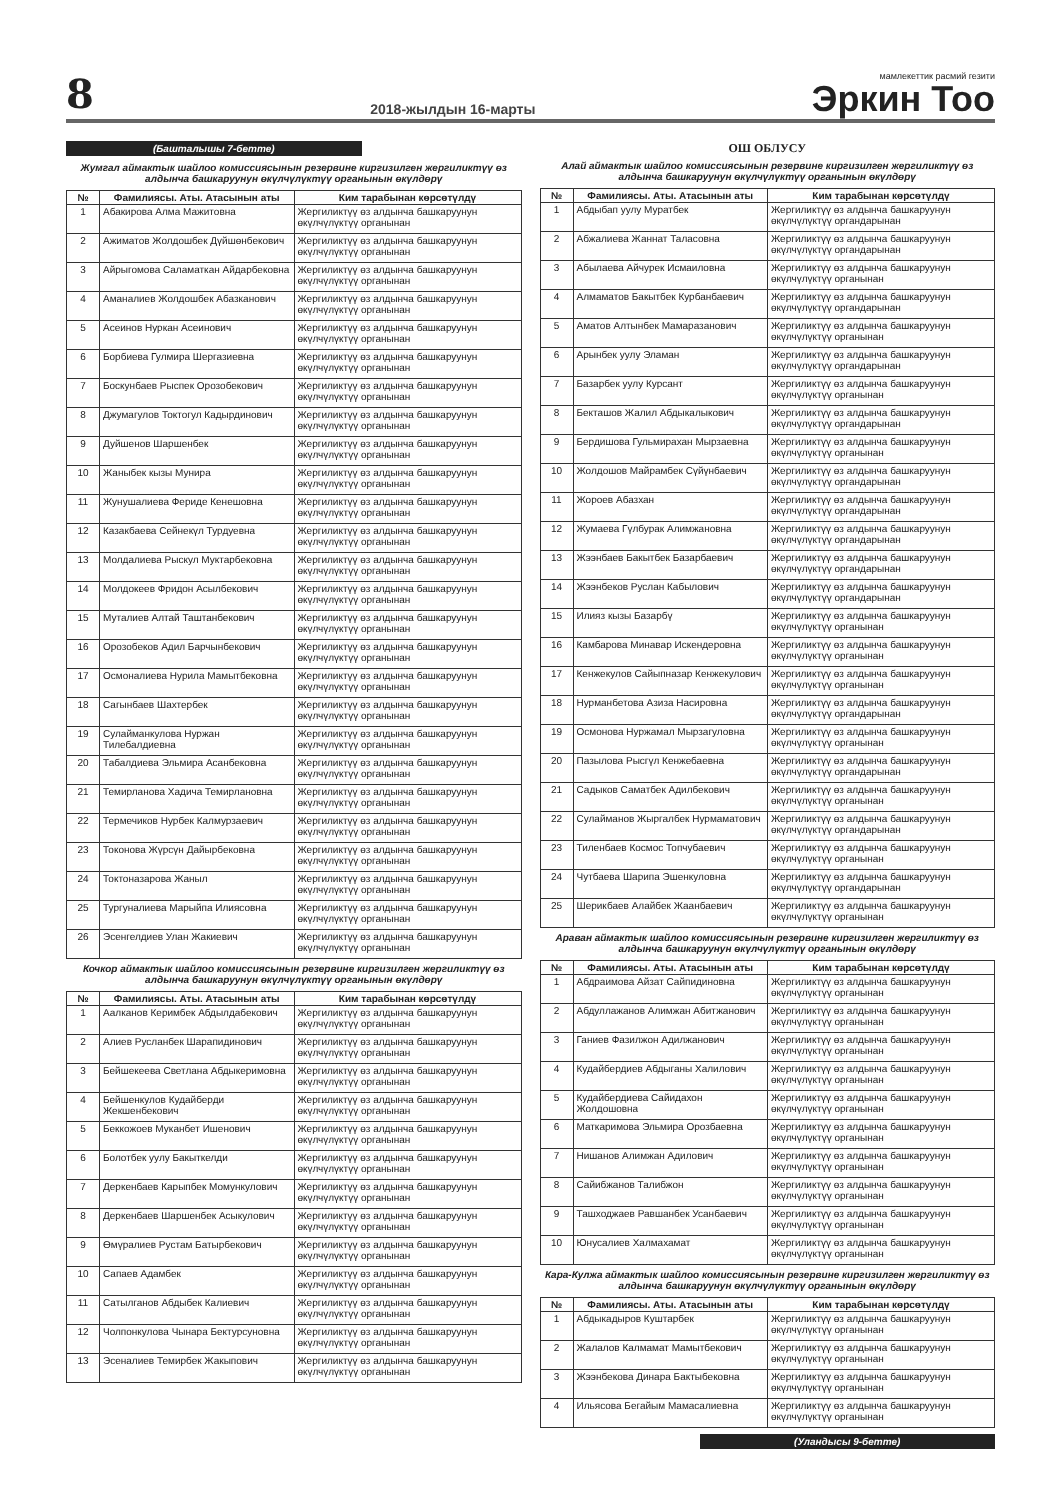8 2018-жылдын 16-марты
мамлекеттик расмий гезити
Эркин Тоо
(Башталышы 7-бетте)
Жумгал аймактык шайлоо комиссиясынын резервине киргизилген жергиликтүү өз алдынча башкаруунун өкүлчүлүктүү органынын өкүлдөрү
| № | Фамилиясы. Аты. Атасынын аты | Ким тарабынан көрсөтүлдү |
| --- | --- | --- |
| 1 | Абакирова Алма Мажитовна | Жергиликтүү өз алдынча башкаруунун өкүлчүлүктүү органынан |
| 2 | Ажиматов Жолдошбек Дүйшөнбекович | Жергиликтүү өз алдынча башкаруунун өкүлчүлүктүү органынан |
| 3 | Айрыгомова Саламаткан Айдарбековна | Жергиликтүү өз алдынча башкаруунун өкүлчүлүктүү органынан |
| 4 | Аманалиев Жолдошбек Абазканович | Жергиликтүү өз алдынча башкаруунун өкүлчүлүктүү органынан |
| 5 | Асеинов Нуркан Асеинович | Жергиликтүү өз алдынча башкаруунун өкүлчүлүктүү органынан |
| 6 | Борбиева Гулмира Шергазиевна | Жергиликтүү өз алдынча башкаруунун өкүлчүлүктүү органынан |
| 7 | Боскунбаев Рыспек Орозобекович | Жергиликтүү өз алдынча башкаруунун өкүлчүлүктүү органынан |
| 8 | Джумагулов Токтогул Кадырдинович | Жергиликтүү өз алдынча башкаруунун өкүлчүлүктүү органынан |
| 9 | Дуйшенов Шаршенбек | Жергиликтүү өз алдынча башкаруунун өкүлчүлүктүү органынан |
| 10 | Жаныбек кызы Мунира | Жергиликтүү өз алдынча башкаруунун өкүлчүлүктүү органынан |
| 11 | Жунушалиева Фериде Кенешовна | Жергиликтүү өз алдынча башкаруунун өкүлчүлүктүү органынан |
| 12 | Казакбаева Сейнекүл Турдуевна | Жергиликтүү өз алдынча башкаруунун өкүлчүлүктүү органынан |
| 13 | Молдалиева Рыскул Муктарбековна | Жергиликтүү өз алдынча башкаруунун өкүлчүлүктүү органынан |
| 14 | Молдокеев Фридон Асылбекович | Жергиликтүү өз алдынча башкаруунун өкүлчүлүктүү органынан |
| 15 | Муталиев Алтай Таштанбекович | Жергиликтүү өз алдынча башкаруунун өкүлчүлүктүү органынан |
| 16 | Орозобеков Адил Барчынбекович | Жергиликтүү өз алдынча башкаруунун өкүлчүлүктүү органынан |
| 17 | Осмоналиева Нурила Мамытбековна | Жергиликтүү өз алдынча башкаруунун өкүлчүлүктүү органынан |
| 18 | Сагынбаев Шахтербек | Жергиликтүү өз алдынча башкаруунун өкүлчүлүктүү органынан |
| 19 | Сулайманкулова Нуржан Тилебалдиевна | Жергиликтүү өз алдынча башкаруунун өкүлчүлүктүү органынан |
| 20 | Табалдиева Эльмира Асанбековна | Жергиликтүү өз алдынча башкаруунун өкүлчүлүктүү органынан |
| 21 | Темирланова Хадича Темирлановна | Жергиликтүү өз алдынча башкаруунун өкүлчүлүктүү органынан |
| 22 | Термечиков Нурбек Калмурзаевич | Жергиликтүү өз алдынча башкаруунун өкүлчүлүктүү органынан |
| 23 | Токонова Жүрсүн Дайырбековна | Жергиликтүү өз алдынча башкаруунун өкүлчүлүктүү органынан |
| 24 | Токтоназарова Жаныл | Жергиликтүү өз алдынча башкаруунун өкүлчүлүктүү органынан |
| 25 | Тургуналиева Марыйпа Илиясовна | Жергиликтүү өз алдынча башкаруунун өкүлчүлүктүү органынан |
| 26 | Эсенгелдиев Улан Жакиевич | Жергиликтүү өз алдынча башкаруунун өкүлчүлүктүү органынан |
Кочкор аймактык шайлоо комиссиясынын резервине киргизилген жергиликтүү өз алдынча башкаруунун өкүлчүлүктүү органынын өкүлдөрү
| № | Фамилиясы. Аты. Атасынын аты | Ким тарабынан көрсөтүлдү |
| --- | --- | --- |
| 1 | Аалканов Керимбек Абдылдабекович | Жергиликтүү өз алдынча башкаруунун өкүлчүлүктүү органынан |
| 2 | Алиев Русланбек Шарапидинович | Жергиликтүү өз алдынча башкаруунун өкүлчүлүктүү органынан |
| 3 | Бейшекеева Светлана Абдыкеримовна | Жергиликтүү өз алдынча башкаруунун өкүлчүлүктүү органынан |
| 4 | Бейшенкулов Кудайберди Жекшенбекович | Жергиликтүү өз алдынча башкаруунун өкүлчүлүктүү органынан |
| 5 | Беккожоев Муканбет Ишенович | Жергиликтүү өз алдынча башкаруунун өкүлчүлүктүү органынан |
| 6 | Болотбек уулу Бакыткелди | Жергиликтүү өз алдынча башкаруунун өкүлчүлүктүү органынан |
| 7 | Деркенбаев Карыпбек Момункулович | Жергиликтүү өз алдынча башкаруунун өкүлчүлүктүү органынан |
| 8 | Деркенбаев Шаршенбек Асыкулович | Жергиликтүү өз алдынча башкаруунун өкүлчүлүктүү органынан |
| 9 | Өмүралиев Рустам Батырбекович | Жергиликтүү өз алдынча башкаруунун өкүлчүлүктүү органынан |
| 10 | Сапаев Адамбек | Жергиликтүү өз алдынча башкаруунун өкүлчүлүктүү органынан |
| 11 | Сатылганов Абдыбек Калиевич | Жергиликтүү өз алдынча башкаруунун өкүлчүлүктүү органынан |
| 12 | Чолпонкулова Чынара Бектурсуновна | Жергиликтүү өз алдынча башкаруунун өкүлчүлүктүү органынан |
| 13 | Эсеналиев Темирбек Жакыпович | Жергиликтүү өз алдынча башкаруунун өкүлчүлүктүү органынан |
ОШ ОБЛУСУ
Алай аймактык шайлоо комиссиясынын резервине киргизилген жергиликтүү өз алдынча башкаруунун өкүлчүлүктүү органынын өкүлдөрү
| № | Фамилиясы. Аты. Атасынын аты | Ким тарабынан көрсөтүлдү |
| --- | --- | --- |
| 1 | Абдыбап уулу Муратбек | Жергиликтүү өз алдынча башкаруунун өкүлчүлүктүү органдарынан |
| 2 | Абжалиева Жаннат Таласовна | Жергиликтүү өз алдынча башкаруунун өкүлчүлүктүү органдарынан |
| 3 | Абылаева Айчурек Исмаиловна | Жергиликтүү өз алдынча башкаруунун өкүлчүлүктүү органынан |
| 4 | Алмаматов Бакытбек Курбанбаевич | Жергиликтүү өз алдынча башкаруунун өкүлчүлүктүү органдарынан |
| 5 | Аматов Алтынбек Мамаразанович | Жергиликтүү өз алдынча башкаруунун өкүлчүлүктүү органынан |
| 6 | Арынбек уулу Эламан | Жергиликтүү өз алдынча башкаруунун өкүлчүлүктүү органдарынан |
| 7 | Базарбек уулу Курсант | Жергиликтүү өз алдынча башкаруунун өкүлчүлүктүү органынан |
| 8 | Бекташов Жалил Абдыкалыкович | Жергиликтүү өз алдынча башкаруунун өкүлчүлүктүү органдарынан |
| 9 | Бердишова Гульмирахан Мырзаевна | Жергиликтүү өз алдынча башкаруунун өкүлчүлүктүү органынан |
| 10 | Жолдошов Майрамбек Сүйүнбаевич | Жергиликтүү өз алдынча башкаруунун өкүлчүлүктүү органдарынан |
| 11 | Жороев Абазхан | Жергиликтүү өз алдынча башкаруунун өкүлчүлүктүү органдарынан |
| 12 | Жумаева Гүлбурак Алимжановна | Жергиликтүү өз алдынча башкаруунун өкүлчүлүктүү органдарынан |
| 13 | Жээнбаев Бакытбек Базарбаевич | Жергиликтүү өз алдынча башкаруунун өкүлчүлүктүү органдарынан |
| 14 | Жээнбеков Руслан Кабылович | Жергиликтүү өз алдынча башкаруунун өкүлчүлүктүү органдарынан |
| 15 | Илияз кызы Базарбү | Жергиликтүү өз алдынча башкаруунун өкүлчүлүктүү органынан |
| 16 | Камбарова Минавар Искендеровна | Жергиликтүү өз алдынча башкаруунун өкүлчүлүктүү органынан |
| 17 | Кенжекулов Сайыпназар Кенжекулович | Жергиликтүү өз алдынча башкаруунун өкүлчүлүктүү органынан |
| 18 | Нурманбетова Азиза Насировна | Жергиликтүү өз алдынча башкаруунун өкүлчүлүктүү органдарынан |
| 19 | Осмонова Нуржамал Мырзагуловна | Жергиликтүү өз алдынча башкаруунун өкүлчүлүктүү органынан |
| 20 | Пазылова Рысгүл Кенжебаевна | Жергиликтүү өз алдынча башкаруунун өкүлчүлүктүү органдарынан |
| 21 | Садыков Саматбек Адилбекович | Жергиликтүү өз алдынча башкаруунун өкүлчүлүктүү органынан |
| 22 | Сулайманов Жыргалбек Нурмаматович | Жергиликтүү өз алдынча башкаруунун өкүлчүлүктүү органдарынан |
| 23 | Тиленбаев Космос Топчубаевич | Жергиликтүү өз алдынча башкаруунун өкүлчүлүктүү органынан |
| 24 | Чутбаева Шарипа Эшенкуловна | Жергиликтүү өз алдынча башкаруунун өкүлчүлүктүү органдарынан |
| 25 | Шерикбаев Алайбек Жаанбаевич | Жергиликтүү өз алдынча башкаруунун өкүлчүлүктүү органынан |
Араван аймактык шайлоо комиссиясынын резервине киргизилген жергиликтүү өз алдынча башкаруунун өкүлчүлүктүү органынын өкүлдөрү
| № | Фамилиясы. Аты. Атасынын аты | Ким тарабынан көрсөтүлдү |
| --- | --- | --- |
| 1 | Абдраимова Айзат Сайпидиновна | Жергиликтүү өз алдынча башкаруунун өкүлчүлүктүү органынан |
| 2 | Абдуллажанов Алимжан Абитжанович | Жергиликтүү өз алдынча башкаруунун өкүлчүлүктүү органынан |
| 3 | Ганиев Фазилжон Адилжанович | Жергиликтүү өз алдынча башкаруунун өкүлчүлүктүү органынан |
| 4 | Кудайбердиев Абдыганы Халилович | Жергиликтүү өз алдынча башкаруунун өкүлчүлүктүү органынан |
| 5 | Кудайбердиева Сайидахон Жолдошовна | Жергиликтүү өз алдынча башкаруунун өкүлчүлүктүү органынан |
| 6 | Маткаримова Эльмира Орозбаевна | Жергиликтүү өз алдынча башкаруунун өкүлчүлүктүү органынан |
| 7 | Нишанов Алимжан Адилович | Жергиликтүү өз алдынча башкаруунун өкүлчүлүктүү органынан |
| 8 | Сайибжанов Талибжон | Жергиликтүү өз алдынча башкаруунун өкүлчүлүктүү органынан |
| 9 | Ташходжаев Равшанбек Усанбаевич | Жергиликтүү өз алдынча башкаруунун өкүлчүлүктүү органынан |
| 10 | Юнусалиев Халмахамат | Жергиликтүү өз алдынча башкаруунун өкүлчүлүктүү органынан |
Кара-Кулжа аймактык шайлоо комиссиясынын резервине киргизилген жергиликтүү өз алдынча башкаруунун өкүлчүлүктүү органынын өкүлдөрү
| № | Фамилиясы. Аты. Атасынын аты | Ким тарабынан көрсөтүлдү |
| --- | --- | --- |
| 1 | Абдыкадыров Куштарбек | Жергиликтүү өз алдынча башкаруунун өкүлчүлүктүү органынан |
| 2 | Жалалов Калмамат Мамытбекович | Жергиликтүү өз алдынча башкаруунун өкүлчүлүктүү органынан |
| 3 | Жээнбекова Динара Бактыбековна | Жергиликтүү өз алдынча башкаруунун өкүлчүлүктүү органынан |
| 4 | Ильясова Бегайым Мамасалиевна | Жергиликтүү өз алдынча башкаруунун өкүлчүлүктүү органынан |
(Уландысы 9-бетте)